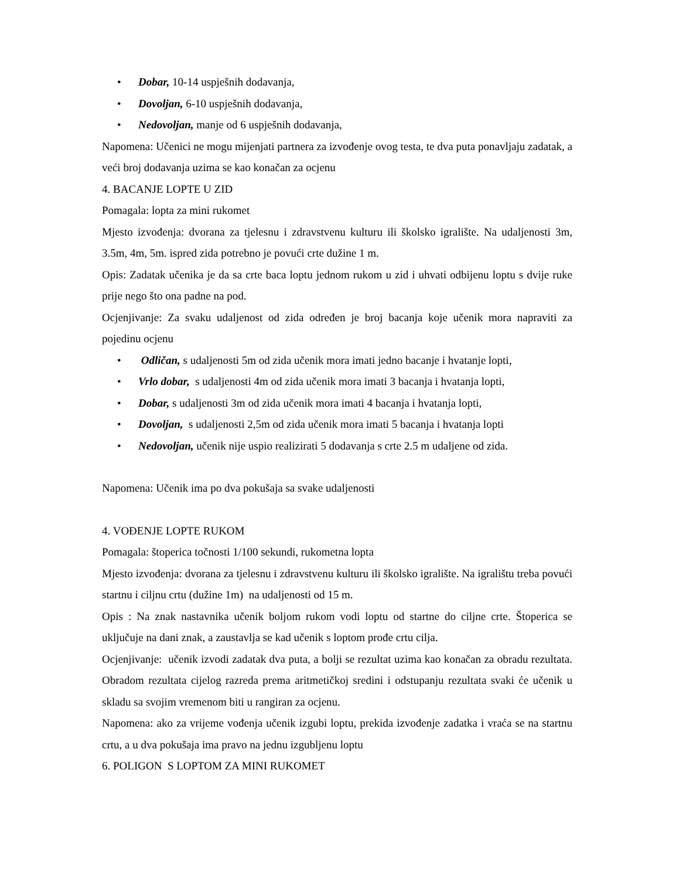• Dobar, 10-14 uspješnih dodavanja,
• Dovoljan, 6-10 uspješnih dodavanja,
• Nedovoljan, manje od 6 uspješnih dodavanja,
Napomena: Učenici ne mogu mijenjati partnera za izvođenje ovog testa, te dva puta ponavljaju zadatak, a veći broj dodavanja uzima se kao konačan za ocjenu
4. BACANJE LOPTE U ZID
Pomagala: lopta za mini rukomet
Mjesto izvođenja: dvorana za tjelesnu i zdravstvenu kulturu ili školsko igralište. Na udaljenosti 3m, 3.5m, 4m, 5m. ispred zida potrebno je povući crte dužine 1 m.
Opis: Zadatak učenika je da sa crte baca loptu jednom rukom u zid i uhvati odbijenu loptu s dvije ruke prije nego što ona padne na pod.
Ocjenjivanje: Za svaku udaljenost od zida određen je broj bacanja koje učenik mora napraviti za pojedinu ocjenu
• Odličan, s udaljenosti 5m od zida učenik mora imati jedno bacanje i hvatanje lopti,
• Vrlo dobar, s udaljenosti 4m od zida učenik mora imati 3 bacanja i hvatanja lopti,
• Dobar, s udaljenosti 3m od zida učenik mora imati 4 bacanja i hvatanja lopti,
• Dovoljan, s udaljenosti 2,5m od zida učenik mora imati 5 bacanja i hvatanja lopti
• Nedovoljan, učenik nije uspio realizirati 5 dodavanja s crte 2.5 m udaljene od zida.
Napomena: Učenik ima po dva pokušaja sa svake udaljenosti
4. VOĐENJE LOPTE RUKOM
Pomagala: štoperica točnosti 1/100 sekundi, rukometna lopta
Mjesto izvođenja: dvorana za tjelesnu i zdravstvenu kulturu ili školsko igralište. Na igralištu treba povući startnu i ciljnu crtu (dužine 1m) na udaljenosti od 15 m.
Opis : Na znak nastavnika učenik boljom rukom vodi loptu od startne do ciljne crte. Štoperica se uključuje na dani znak, a zaustavlja se kad učenik s loptom prođe crtu cilja.
Ocjenjivanje: učenik izvodi zadatak dva puta, a bolji se rezultat uzima kao konačan za obradu rezultata. Obradom rezultata cijelog razreda prema aritmetičkoj sredini i odstupanju rezultata svaki će učenik u skladu sa svojim vremenom biti u rangiran za ocjenu.
Napomena: ako za vrijeme vođenja učenik izgubi loptu, prekida izvođenje zadatka i vraća se na startnu crtu, a u dva pokušaja ima pravo na jednu izgubljenu loptu
6. POLIGON S LOPTOM ZA MINI RUKOMET